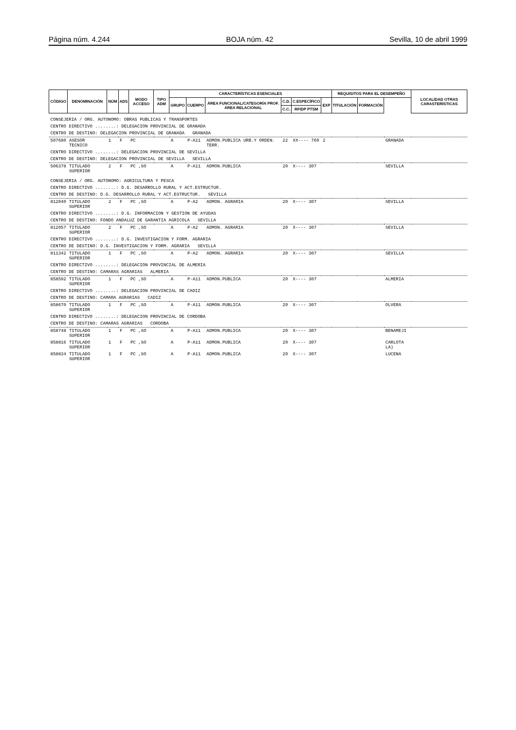Página núm. 4.244 BOJA núm. 42 Sevilla, 10 de abril 1999
| CÓDIGO | DENOMINACIÓN | NÚM | ADS | MODO ACCESO | TIPO ADM | CARACTERÍSTICAS ESENCIALES | | | | | | REQUISITOS PARA EL DESEMPEÑO | | | LOCALIDAD OTRAS CARASTERÍSTICAS |
| --- | --- | --- | --- | --- | --- | --- | --- | --- | --- | --- | --- | --- | --- | --- | --- |
| | | | | | | GRUPO | CUERPO | ÁREA FUNCIONAL/CATEGORÍA PROF. ÁREA RELACIONAL | C.D. | C.ESPECÍFICO | EXP | TITULACIÓN | FORMACIÓN | | |
| | | | | | | | | | C.C. | RFIDP PTSM | | | | | |
| CONSEJERIA / ORG. AUTONOMO: OBRAS PUBLICAS Y TRANSPORTES | | | | | | | | | | | | | | | |
| CENTRO DIRECTIVO ........: DELEGACION PROVINCIAL DE GRANADA | | | | | | | | | | | | | | | |
| CENTRO DE DESTINO: DELEGACION PROVINCIAL DE GRANADA GRANADA | | | | | | | | | | | | | | | |
| 507680 | ASESOR TECNICO | 1 | F | PC | | A | P-A11 | ADMON.PUBLICA URB.Y ORDEN. TERR. | 22 | XX---- 760 | 2 | | | GRANADA | |
| CENTRO DIRECTIVO ........: DELEGACION PROVINCIAL DE SEVILLA | | | | | | | | | | | | | | | |
| CENTRO DE DESTINO: DELEGACION PROVINCIAL DE SEVILLA SEVILLA | | | | | | | | | | | | | | | |
| 506378 | TITULADO SUPERIOR | 2 | F | PC ,SO | | A | P-A11 | ADMON.PUBLICA | 20 | X---- 307 | | | | SEVILLA | |
| CONSEJERIA / ORG. AUTONOMO: AGRICULTURA Y PESCA | | | | | | | | | | | | | | | |
| CENTRO DIRECTIVO ........: D.G. DESARROLLO RURAL Y ACT.ESTRUCTUR. | | | | | | | | | | | | | | | |
| CENTRO DE DESTINO: D.G. DESARROLLO RURAL Y ACT.ESTRUCTUR. SEVILLA | | | | | | | | | | | | | | | |
| 812040 | TITULADO SUPERIOR | 2 | F | PC ,SO | | A | P-A2 | ADMON. AGRARIA | 20 | X---- 307 | | | | SEVILLA | |
| CENTRO DIRECTIVO ........: D.G. INFORMACION Y GESTION DE AYUDAS | | | | | | | | | | | | | | | |
| CENTRO DE DESTINO: FONDO ANDALUZ DE GARANTIA AGRICOLA SEVILLA | | | | | | | | | | | | | | | |
| 812057 | TITULADO SUPERIOR | 2 | F | PC ,SO | | A | P-A2 | ADMON. AGRARIA | 20 | X---- 307 | | | | SEVILLA | |
| CENTRO DIRECTIVO ........: D.G. INVESTIGACION Y FORM. AGRARIA | | | | | | | | | | | | | | | |
| CENTRO DE DESTINO: D.G. INVESTIGACION Y FORM. AGRARIA SEVILLA | | | | | | | | | | | | | | | |
| 811342 | TITULADO SUPERIOR | 1 | F | PC ,SO | | A | P-A2 | ADMON. AGRARIA | 20 | X---- 307 | | | | SEVILLA | |
| CENTRO DIRECTIVO ........: DELEGACION PROVINCIAL DE ALMERIA | | | | | | | | | | | | | | | |
| CENTRO DE DESTINO: CAMARAS AGRARIAS ALMERIA | | | | | | | | | | | | | | | |
| 858592 | TITULADO SUPERIOR | 1 | F | PC ,SO | | A | P-A11 | ADMON.PUBLICA | 20 | X---- 307 | | | | ALMERIA | |
| CENTRO DIRECTIVO ........: DELEGACION PROVINCIAL DE CADIZ | | | | | | | | | | | | | | | |
| CENTRO DE DESTINO: CAMARA AGRARIAS CADIZ | | | | | | | | | | | | | | | |
| 858670 | TITULADO SUPERIOR | 1 | F | PC ,SO | | A | P-A11 | ADMON.PUBLICA | 20 | X---- 307 | | | | OLVERA | |
| CENTRO DIRECTIVO ........: DELEGACION PROVINCIAL DE CORDOBA | | | | | | | | | | | | | | | |
| CENTRO DE DESTINO: CAMARAS AGRARIAS CORDOBA | | | | | | | | | | | | | | | |
| 858748 | TITULADO SUPERIOR | 1 | F | PC ,SO | | A | P-A11 | ADMON.PUBLICA | 20 | X---- 307 | | | | BENAMEJI | |
| 858816 | TITULADO SUPERIOR | 1 | F | PC ,SO | | A | P-A11 | ADMON.PUBLICA | 20 | X---- 307 | | | | CARLOTA LA) | |
| 858834 | TITULADO SUPERIOR | 1 | F | PC ,SO | | A | P-A11 | ADMON.PUBLICA | 20 | X---- 307 | | | | LUCENA | |